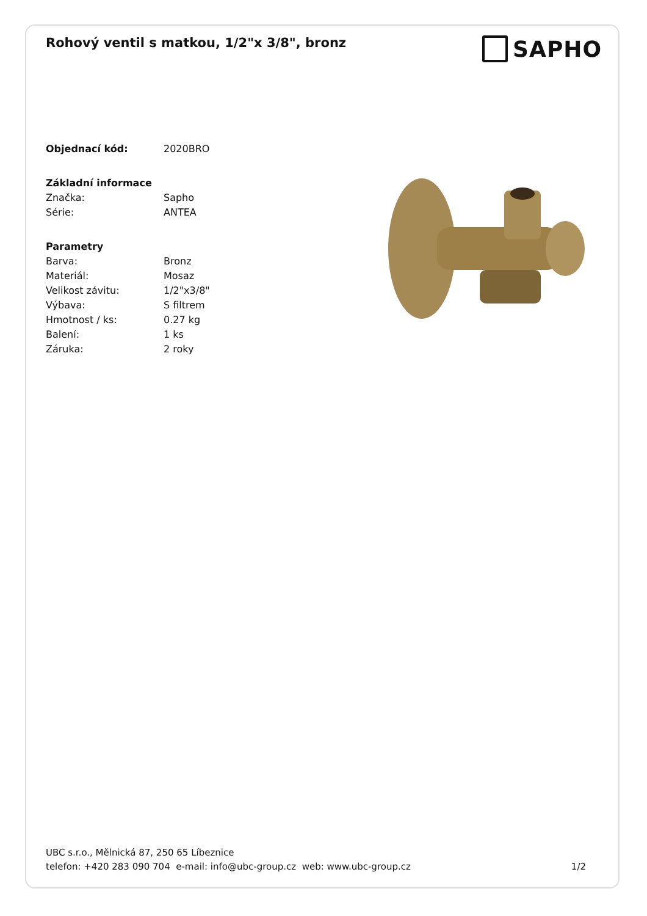Rohový ventil s matkou, 1/2"x 3/8", bronz
SAPHO
Objednací kód: 2020BRO
Základní informace
Značka: Sapho
Série: ANTEA
Parametry
Barva: Bronz
Materiál: Mosaz
Velikost závitu: 1/2"x3/8"
Výbava: S filtrem
Hmotnost / ks: 0.27 kg
Balení: 1 ks
Záruka: 2 roky
UBC s.r.o., Mělnická 87, 250 65 Líbeznice
telefon: +420 283 090 704 e-mail: info@ubc-group.cz web: www.ubc-group.cz 1/2